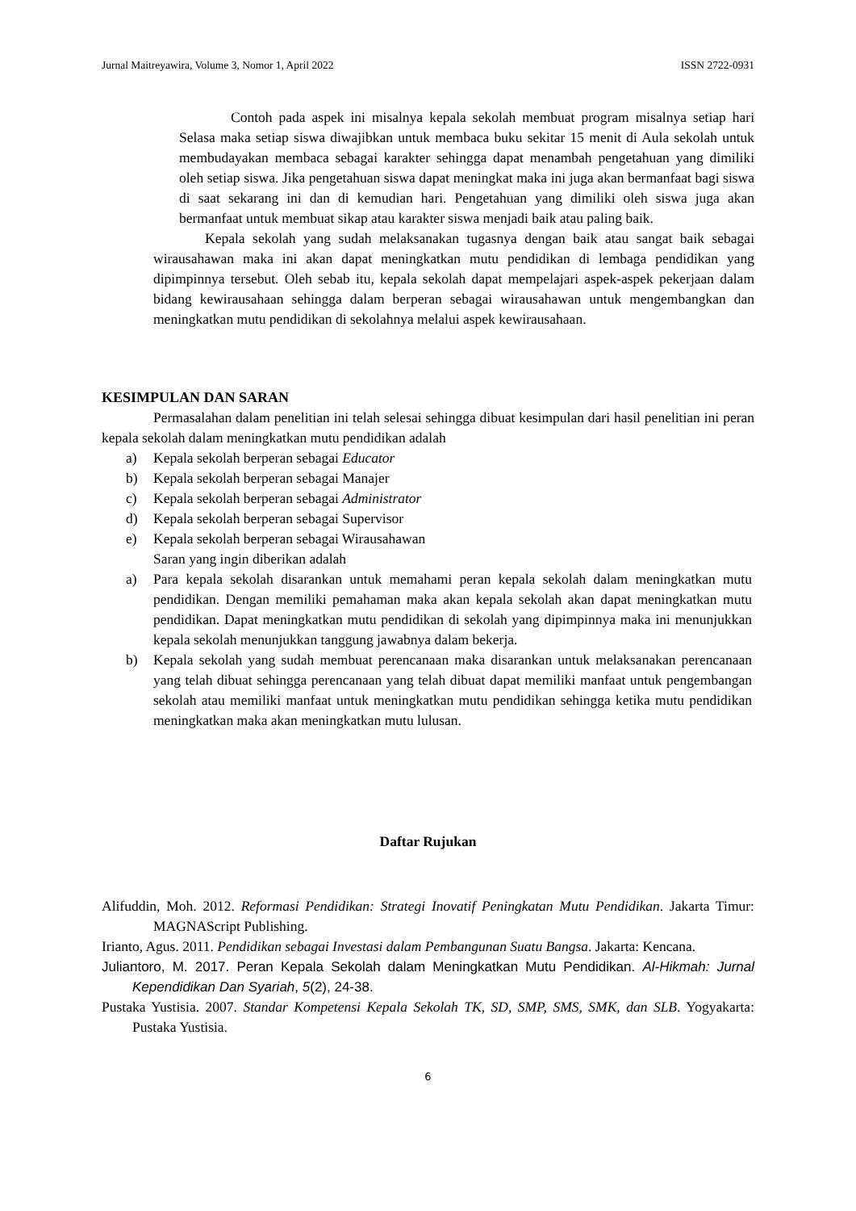Jurnal Maitreyawira, Volume 3, Nomor 1, April 2022 ISSN 2722-0931
Contoh pada aspek ini misalnya kepala sekolah membuat program misalnya setiap hari Selasa maka setiap siswa diwajibkan untuk membaca buku sekitar 15 menit di Aula sekolah untuk membudayakan membaca sebagai karakter sehingga dapat menambah pengetahuan yang dimiliki oleh setiap siswa. Jika pengetahuan siswa dapat meningkat maka ini juga akan bermanfaat bagi siswa di saat sekarang ini dan di kemudian hari. Pengetahuan yang dimiliki oleh siswa juga akan bermanfaat untuk membuat sikap atau karakter siswa menjadi baik atau paling baik.
Kepala sekolah yang sudah melaksanakan tugasnya dengan baik atau sangat baik sebagai wirausahawan maka ini akan dapat meningkatkan mutu pendidikan di lembaga pendidikan yang dipimpinnya tersebut. Oleh sebab itu, kepala sekolah dapat mempelajari aspek-aspek pekerjaan dalam bidang kewirausahaan sehingga dalam berperan sebagai wirausahawan untuk mengembangkan dan meningkatkan mutu pendidikan di sekolahnya melalui aspek kewirausahaan.
KESIMPULAN DAN SARAN
Permasalahan dalam penelitian ini telah selesai sehingga dibuat kesimpulan dari hasil penelitian ini peran kepala sekolah dalam meningkatkan mutu pendidikan adalah
a) Kepala sekolah berperan sebagai Educator
b) Kepala sekolah berperan sebagai Manajer
c) Kepala sekolah berperan sebagai Administrator
d) Kepala sekolah berperan sebagai Supervisor
e) Kepala sekolah berperan sebagai Wirausahawan
Saran yang ingin diberikan adalah
a) Para kepala sekolah disarankan untuk memahami peran kepala sekolah dalam meningkatkan mutu pendidikan. Dengan memiliki pemahaman maka akan kepala sekolah akan dapat meningkatkan mutu pendidikan. Dapat meningkatkan mutu pendidikan di sekolah yang dipimpinnya maka ini menunjukkan kepala sekolah menunjukkan tanggung jawabnya dalam bekerja.
b) Kepala sekolah yang sudah membuat perencanaan maka disarankan untuk melaksanakan perencanaan yang telah dibuat sehingga perencanaan yang telah dibuat dapat memiliki manfaat untuk pengembangan sekolah atau memiliki manfaat untuk meningkatkan mutu pendidikan sehingga ketika mutu pendidikan meningkatkan maka akan meningkatkan mutu lulusan.
Daftar Rujukan
Alifuddin, Moh. 2012. Reformasi Pendidikan: Strategi Inovatif Peningkatan Mutu Pendidikan. Jakarta Timur: MAGNAScript Publishing.
Irianto, Agus. 2011. Pendidikan sebagai Investasi dalam Pembangunan Suatu Bangsa. Jakarta: Kencana.
Juliantoro, M. 2017. Peran Kepala Sekolah dalam Meningkatkan Mutu Pendidikan. Al-Hikmah: Jurnal Kependidikan Dan Syariah, 5(2), 24-38.
Pustaka Yustisia. 2007. Standar Kompetensi Kepala Sekolah TK, SD, SMP, SMS, SMK, dan SLB. Yogyakarta: Pustaka Yustisia.
6